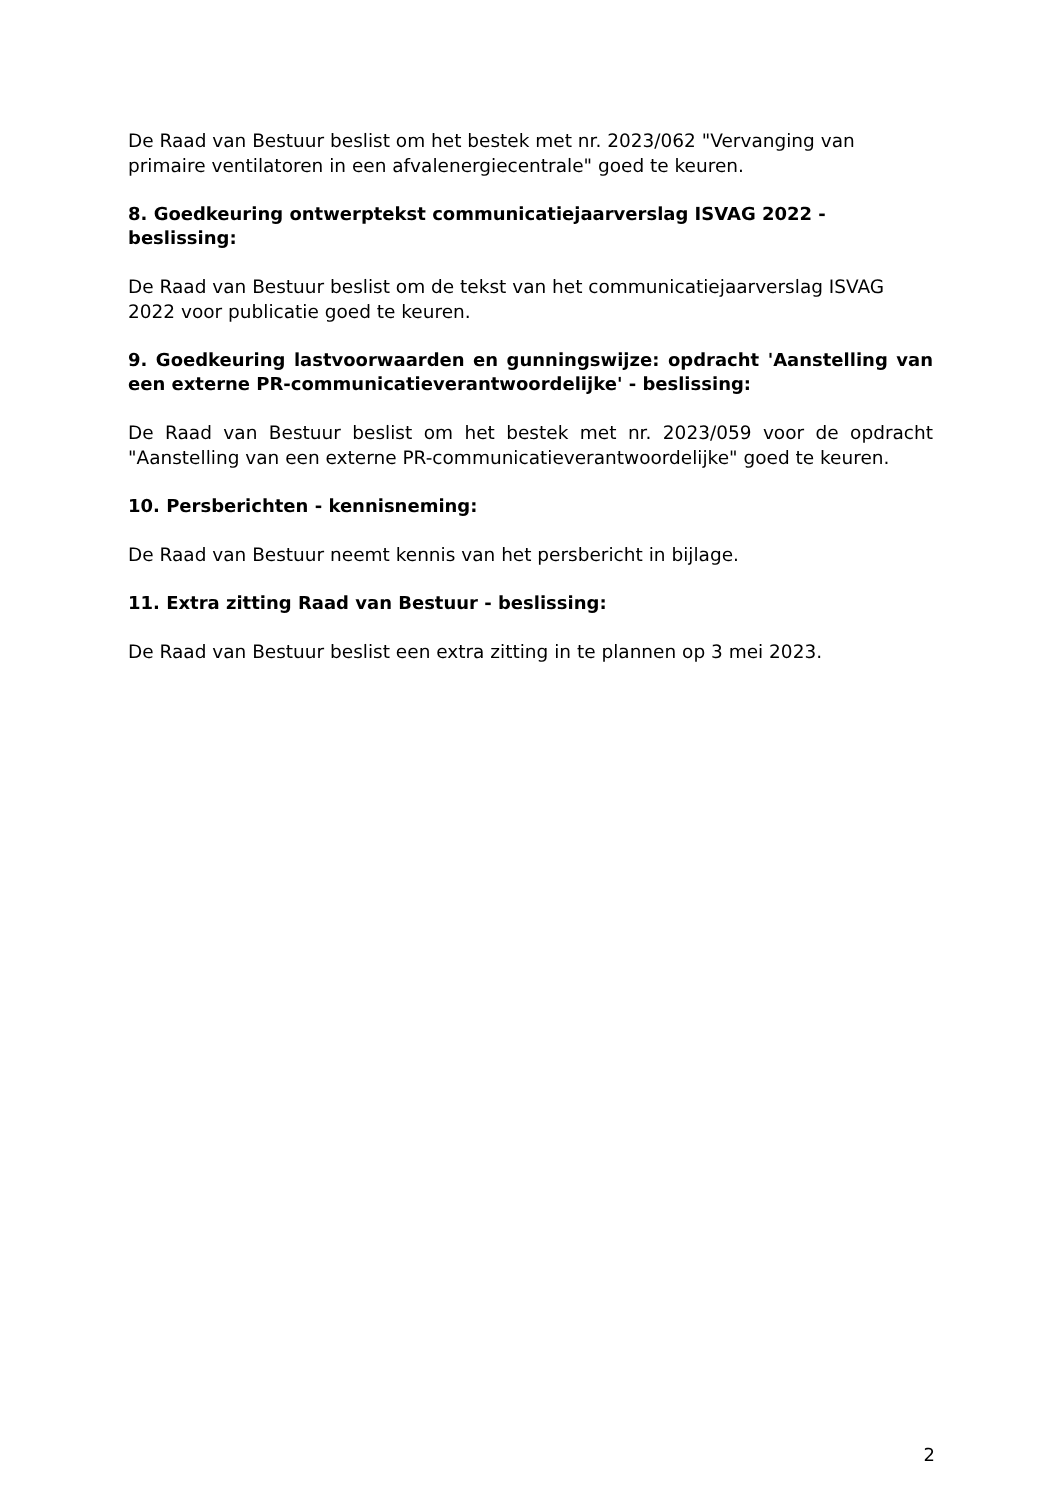De Raad van Bestuur beslist om het bestek met nr. 2023/062 "Vervanging van primaire ventilatoren in een afvalenergiecentrale" goed te keuren.
8. Goedkeuring ontwerptekst communicatiejaarverslag ISVAG 2022 - beslissing:
De Raad van Bestuur beslist om de tekst van het communicatiejaarverslag ISVAG 2022 voor publicatie goed te keuren.
9. Goedkeuring lastvoorwaarden en gunningswijze: opdracht 'Aanstelling van een externe PR-communicatieverantwoordelijke' - beslissing:
De Raad van Bestuur beslist om het bestek met nr. 2023/059 voor de opdracht "Aanstelling van een externe PR-communicatieverantwoordelijke" goed te keuren.
10. Persberichten - kennisneming:
De Raad van Bestuur neemt kennis van het persbericht in bijlage.
11. Extra zitting Raad van Bestuur - beslissing:
De Raad van Bestuur beslist een extra zitting in te plannen op 3 mei 2023.
2